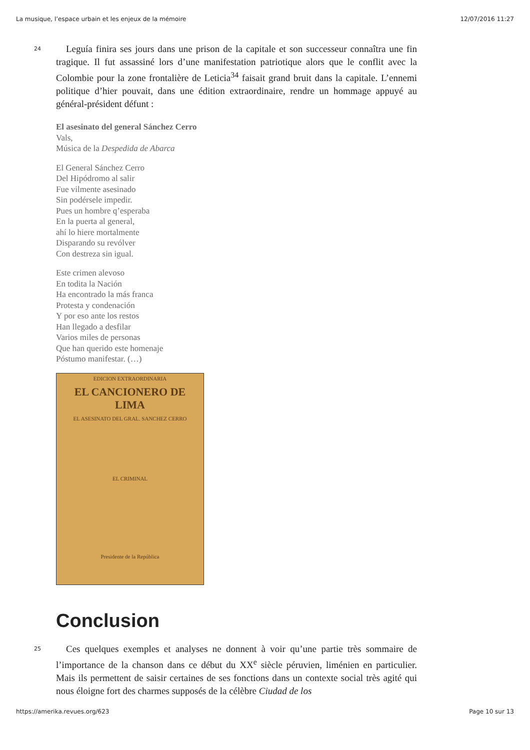La musique, l’espace urbain et les enjeux de la mémoire 12/07/2016 11:27
24
Leguía finira ses jours dans une prison de la capitale et son successeur connaîtra une fin tragique. Il fut assassiné lors d’une manifestation patriotique alors que le conflit avec la Colombie pour la zone frontalière de Leticia<sup>34</sup> faisait grand bruit dans la capitale. L’ennemi politique d’hier pouvait, dans une édition extraordinaire, rendre un hommage appuyé au général-président défunt :
El asesinato del general Sánchez Cerro
Vals,
Música de la Despedida de Abarca
El General Sánchez Cerro
Del Hipódromo al salir
Fue vilmente asesinado
Sin podérsele impedir.
Pues un hombre q’esperaba
En la puerta al general,
ahí lo hiere mortalmente
Disparando su revólver
Con destreza sin igual.
Este crimen alevoso
En todita la Nación
Ha encontrado la más franca
Protesta y condenación
Y por eso ante los restos
Han llegado a desfilar
Varios miles de personas
Que han querido este homenaje
Póstumo manifestar. (…)
EDICION EXTRAORDINARIA
EL CANCIONERO DE LIMA
EL ASESINATO DEL GRAL. SANCHEZ CERRO
EL CRIMINAL
Presidente de la República
Conclusion
25
Ces quelques exemples et analyses ne donnent à voir qu’une partie très sommaire de l’importance de la chanson dans ce début du XX<sup>e</sup> siècle péruvien, liménien en particulier. Mais ils permettent de saisir certaines de ses fonctions dans un contexte social très agité qui nous éloigne fort des charmes supposés de la célèbre Ciudad de los
https://amerika.revues.org/623 Page 10 sur 13